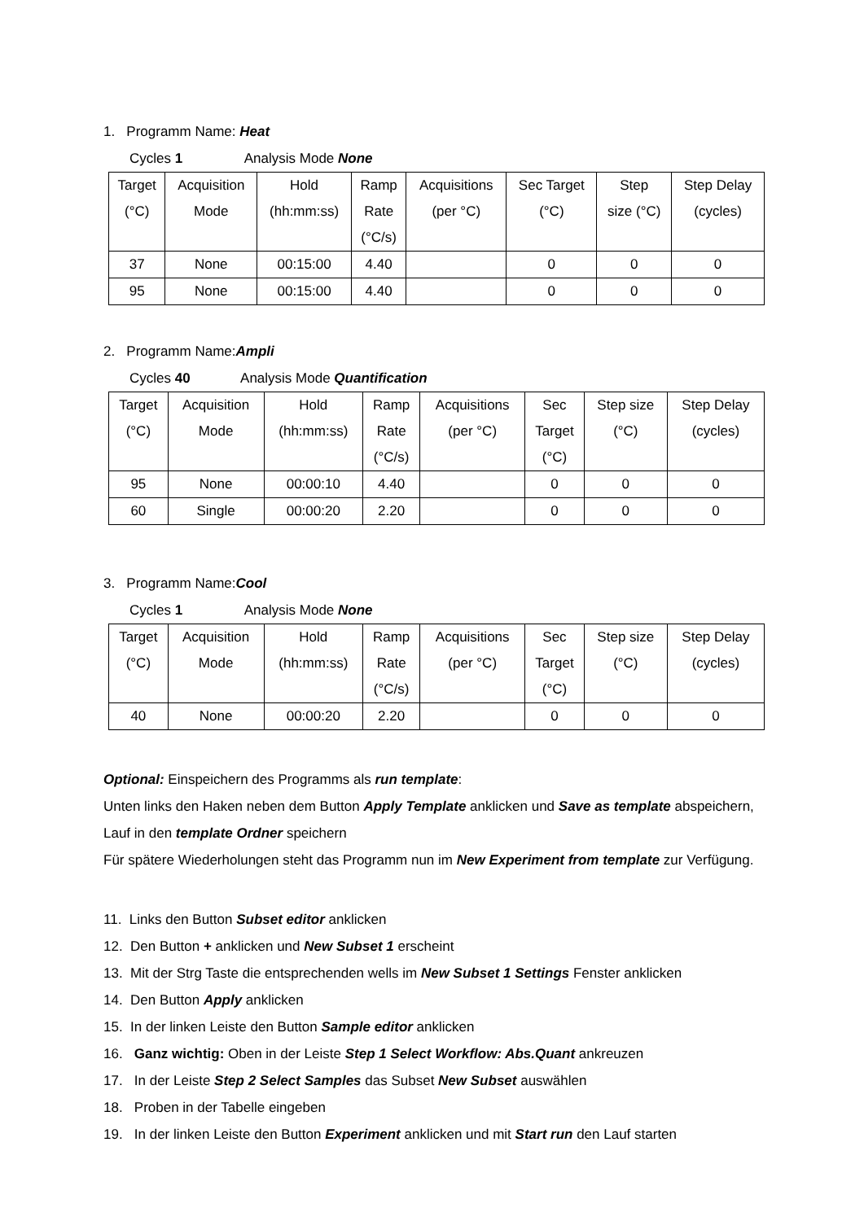1. Programm Name: Heat
Cycles 1 Analysis Mode None
| Target (°C) | Acquisition Mode | Hold (hh:mm:ss) | Ramp Rate (°C/s) | Acquisitions (per °C) | Sec Target (°C) | Step size (°C) | Step Delay (cycles) |
| 37 | None | 00:15:00 | 4.40 | | 0 | 0 | 0 |
| 95 | None | 00:15:00 | 4.40 | | 0 | 0 | 0 |
2. Programm Name:Ampli
Cycles 40 Analysis Mode Quantification
| Target (°C) | Acquisition Mode | Hold (hh:mm:ss) | Ramp Rate (°C/s) | Acquisitions (per °C) | Sec Target (°C) | Step size (°C) | Step Delay (cycles) |
| 95 | None | 00:00:10 | 4.40 | | 0 | 0 | 0 |
| 60 | Single | 00:00:20 | 2.20 | | 0 | 0 | 0 |
3. Programm Name:Cool
Cycles 1 Analysis Mode None
| Target (°C) | Acquisition Mode | Hold (hh:mm:ss) | Ramp Rate (°C/s) | Acquisitions (per °C) | Sec Target (°C) | Step size (°C) | Step Delay (cycles) |
| 40 | None | 00:00:20 | 2.20 | | 0 | 0 | 0 |
Optional: Einspeichern des Programms als run template:
Unten links den Haken neben dem Button Apply Template anklicken und Save as template abspeichern, Lauf in den template Ordner speichern
Für spätere Wiederholungen steht das Programm nun im New Experiment from template zur Verfügung.
11. Links den Button Subset editor anklicken
12. Den Button + anklicken und New Subset 1 erscheint
13. Mit der Strg Taste die entsprechenden wells im New Subset 1 Settings Fenster anklicken
14. Den Button Apply anklicken
15. In der linken Leiste den Button Sample editor anklicken
16. Ganz wichtig: Oben in der Leiste Step 1 Select Workflow: Abs.Quant ankreuzen
17. In der Leiste Step 2 Select Samples das Subset New Subset auswählen
18. Proben in der Tabelle eingeben
19. In der linken Leiste den Button Experiment anklicken und mit Start run den Lauf starten